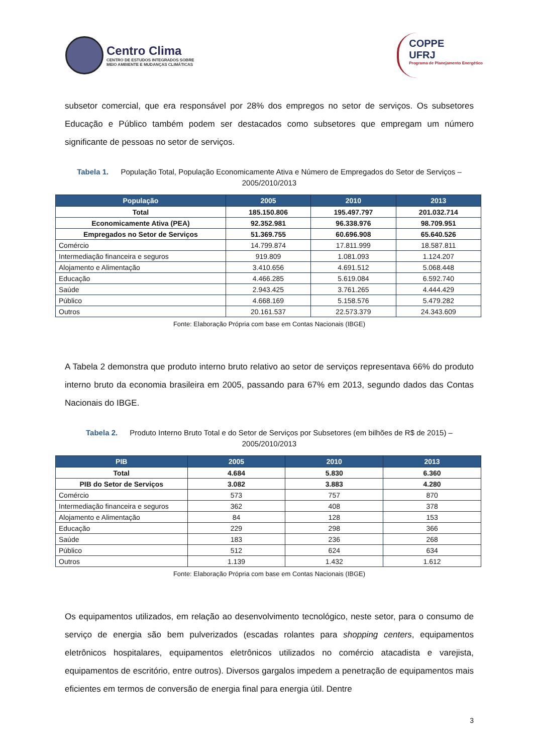Centro Clima
CENTRO DE ESTUDOS INTEGRADOS SOBRE
MEIO AMBIENTE E MUDANÇAS CLIMÁTICAS
COPPE
UFRJ
Programa de Planejamento Energético
subsetor comercial, que era responsável por 28% dos empregos no setor de serviços. Os subsetores Educação e Público também podem ser destacados como subsetores que empregam um número significante de pessoas no setor de serviços.
Tabela 1. População Total, População Economicamente Ativa e Número de Empregados do Setor de Serviços – 2005/2010/2013
| População | 2005 | 2010 | 2013 |
| --- | --- | --- | --- |
| Total | 185.150.806 | 195.497.797 | 201.032.714 |
| Economicamente Ativa (PEA) | 92.352.981 | 96.338.976 | 98.709.951 |
| Empregados no Setor de Serviços | 51.369.755 | 60.696.908 | 65.640.526 |
| Comércio | 14.799.874 | 17.811.999 | 18.587.811 |
| Intermediação financeira e seguros | 919.809 | 1.081.093 | 1.124.207 |
| Alojamento e Alimentação | 3.410.656 | 4.691.512 | 5.068.448 |
| Educação | 4.466.285 | 5.619.084 | 6.592.740 |
| Saúde | 2.943.425 | 3.761.265 | 4.444.429 |
| Público | 4.668.169 | 5.158.576 | 5.479.282 |
| Outros | 20.161.537 | 22.573.379 | 24.343.609 |
Fonte: Elaboração Própria com base em Contas Nacionais (IBGE)
A Tabela 2 demonstra que produto interno bruto relativo ao setor de serviços representava 66% do produto interno bruto da economia brasileira em 2005, passando para 67% em 2013, segundo dados das Contas Nacionais do IBGE.
Tabela 2. Produto Interno Bruto Total e do Setor de Serviços por Subsetores (em bilhões de R$ de 2015) – 2005/2010/2013
| PIB | 2005 | 2010 | 2013 |
| --- | --- | --- | --- |
| Total | 4.684 | 5.830 | 6.360 |
| PIB do Setor de Serviços | 3.082 | 3.883 | 4.280 |
| Comércio | 573 | 757 | 870 |
| Intermediação financeira e seguros | 362 | 408 | 378 |
| Alojamento e Alimentação | 84 | 128 | 153 |
| Educação | 229 | 298 | 366 |
| Saúde | 183 | 236 | 268 |
| Público | 512 | 624 | 634 |
| Outros | 1.139 | 1.432 | 1.612 |
Fonte: Elaboração Própria com base em Contas Nacionais (IBGE)
Os equipamentos utilizados, em relação ao desenvolvimento tecnológico, neste setor, para o consumo de serviço de energia são bem pulverizados (escadas rolantes para shopping centers, equipamentos eletrônicos hospitalares, equipamentos eletrônicos utilizados no comércio atacadista e varejista, equipamentos de escritório, entre outros). Diversos gargalos impedem a penetração de equipamentos mais eficientes em termos de conversão de energia final para energia útil. Dentre
3